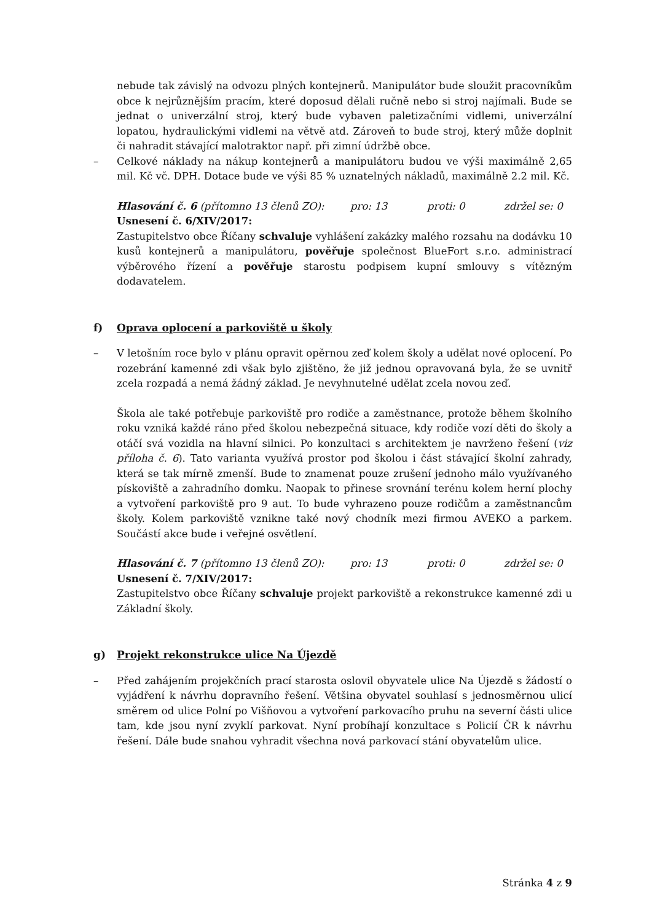nebude tak závislý na odvozu plných kontejnerů. Manipulátor bude sloužit pracovníkům obce k nejrůznějším pracím, které doposud dělali ručně nebo si stroj najímali. Bude se jednat o univerzální stroj, který bude vybaven paletizačními vidlemi, univerzální lopatou, hydraulickými vidlemi na větvě atd. Zároveň to bude stroj, který může doplnit či nahradit stávající malotraktor např. při zimní údržbě obce.
– Celkové náklady na nákup kontejnerů a manipulátoru budou ve výši maximálně 2,65 mil. Kč vč. DPH. Dotace bude ve výši 85 % uznatelných nákladů, maximálně 2.2 mil. Kč.
Hlasování č. 6 (přítomno 13 členů ZO): pro: 13 proti: 0 zdržel se: 0
Usnesení č. 6/XIV/2017:
Zastupitelstvo obce Říčany schvaluje vyhlášení zakázky malého rozsahu na dodávku 10 kusů kontejnerů a manipulátoru, pověřuje společnost BlueFort s.r.o. administrací výběrového řízení a pověřuje starostu podpisem kupní smlouvy s vítězným dodavatelem.
f) Oprava oplocení a parkoviště u školy
– V letošním roce bylo v plánu opravit opěrnou zeď kolem školy a udělat nové oplocení. Po rozebrání kamenné zdi však bylo zjištěno, že již jednou opravovaná byla, že se uvnitř zcela rozpadá a nemá žádný základ. Je nevyhnutelné udělat zcela novou zeď.
Škola ale také potřebuje parkoviště pro rodiče a zaměstnance, protože během školního roku vzniká každé ráno před školou nebezpečná situace, kdy rodiče vozí děti do školy a otáčí svá vozidla na hlavní silnici. Po konzultaci s architektem je navrženo řešení (viz příloha č. 6). Tato varianta využívá prostor pod školou i část stávající školní zahrady, která se tak mírně zmenší. Bude to znamenat pouze zrušení jednoho málo využívaného pískoviště a zahradního domku. Naopak to přinese srovnání terénu kolem herní plochy a vytvoření parkoviště pro 9 aut. To bude vyhrazeno pouze rodičům a zaměstnancům školy. Kolem parkoviště vznikne také nový chodník mezi firmou AVEKO a parkem. Součástí akce bude i veřejné osvětlení.
Hlasování č. 7 (přítomno 13 členů ZO): pro: 13 proti: 0 zdržel se: 0
Usnesení č. 7/XIV/2017:
Zastupitelstvo obce Říčany schvaluje projekt parkoviště a rekonstrukce kamenné zdi u Základní školy.
g) Projekt rekonstrukce ulice Na Újezdě
– Před zahájením projekčních prací starosta oslovil obyvatele ulice Na Újezdě s žádostí o vyjádření k návrhu dopravního řešení. Většina obyvatel souhlasí s jednosměrnou ulicí směrem od ulice Polní po Višňovou a vytvoření parkovacího pruhu na severní části ulice tam, kde jsou nyní zvyklí parkovat. Nyní probíhají konzultace s Policií ČR k návrhu řešení. Dále bude snahou vyhradit všechna nová parkovací stání obyvatelům ulice.
Stránka 4 z 9